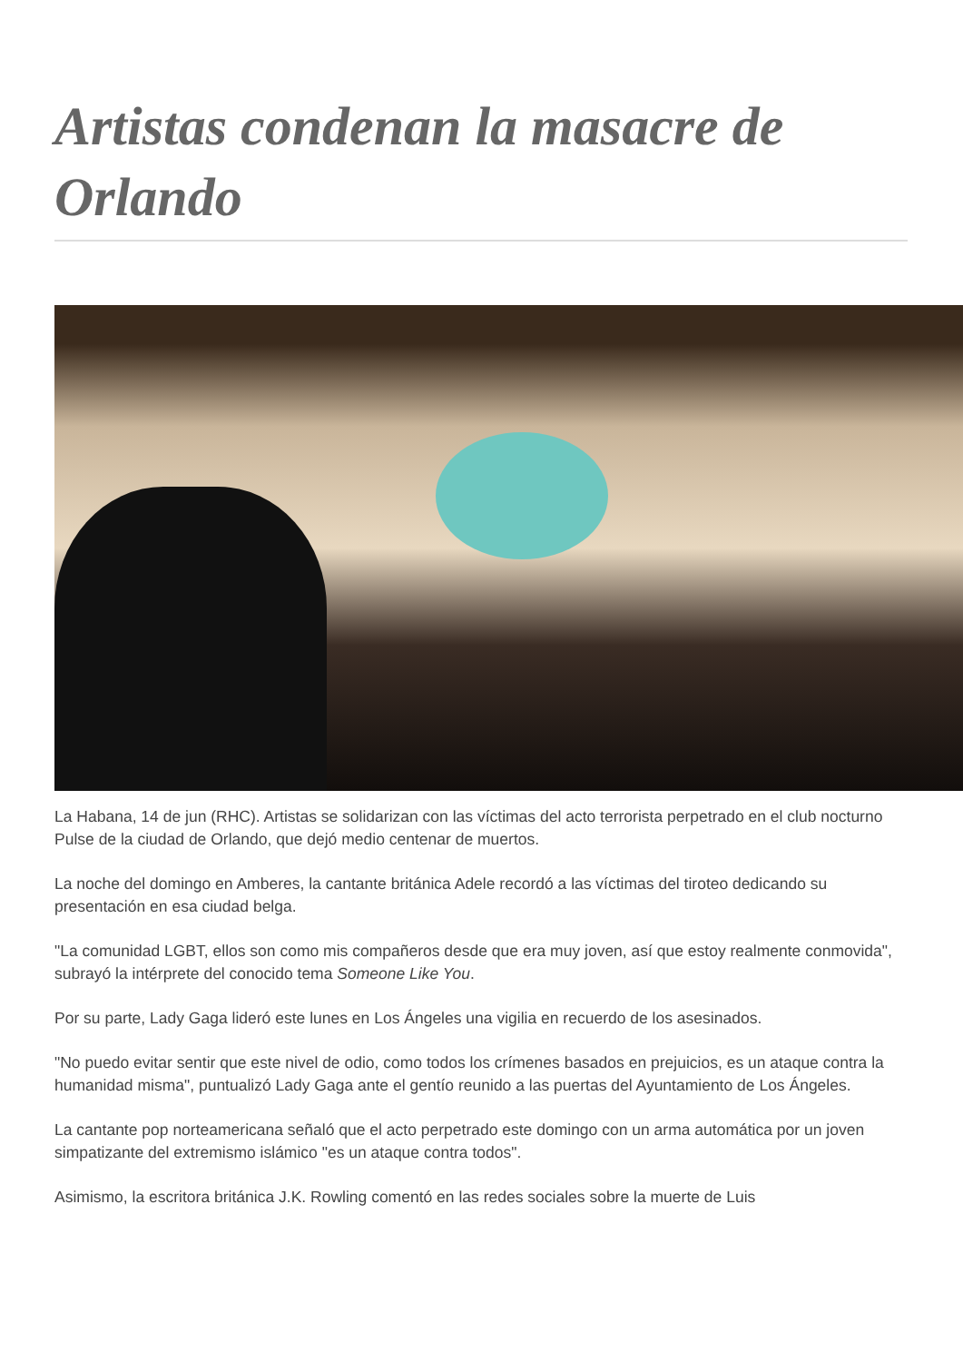Artistas condenan la masacre de Orlando
La Habana, 14 de jun (RHC). Artistas se solidarizan con las víctimas del acto terrorista perpetrado en el club nocturno Pulse de la ciudad de Orlando, que dejó medio centenar de muertos.
La noche del domingo en Amberes, la cantante británica Adele recordó a las víctimas del tiroteo dedicando su presentación en esa ciudad belga.
"La comunidad LGBT, ellos son como mis compañeros desde que era muy joven, así que estoy realmente conmovida", subrayó la intérprete del conocido tema Someone Like You.
Por su parte, Lady Gaga lideró este lunes en Los Ángeles una vigilia en recuerdo de los asesinados.
"No puedo evitar sentir que este nivel de odio, como todos los crímenes basados en prejuicios, es un ataque contra la humanidad misma", puntualizó Lady Gaga ante el gentío reunido a las puertas del Ayuntamiento de Los Ángeles.
La cantante pop norteamericana señaló que el acto perpetrado este domingo con un arma automática por un joven simpatizante del extremismo islámico "es un ataque contra todos".
Asimismo, la escritora británica J.K. Rowling comentó en las redes sociales sobre la muerte de Luis